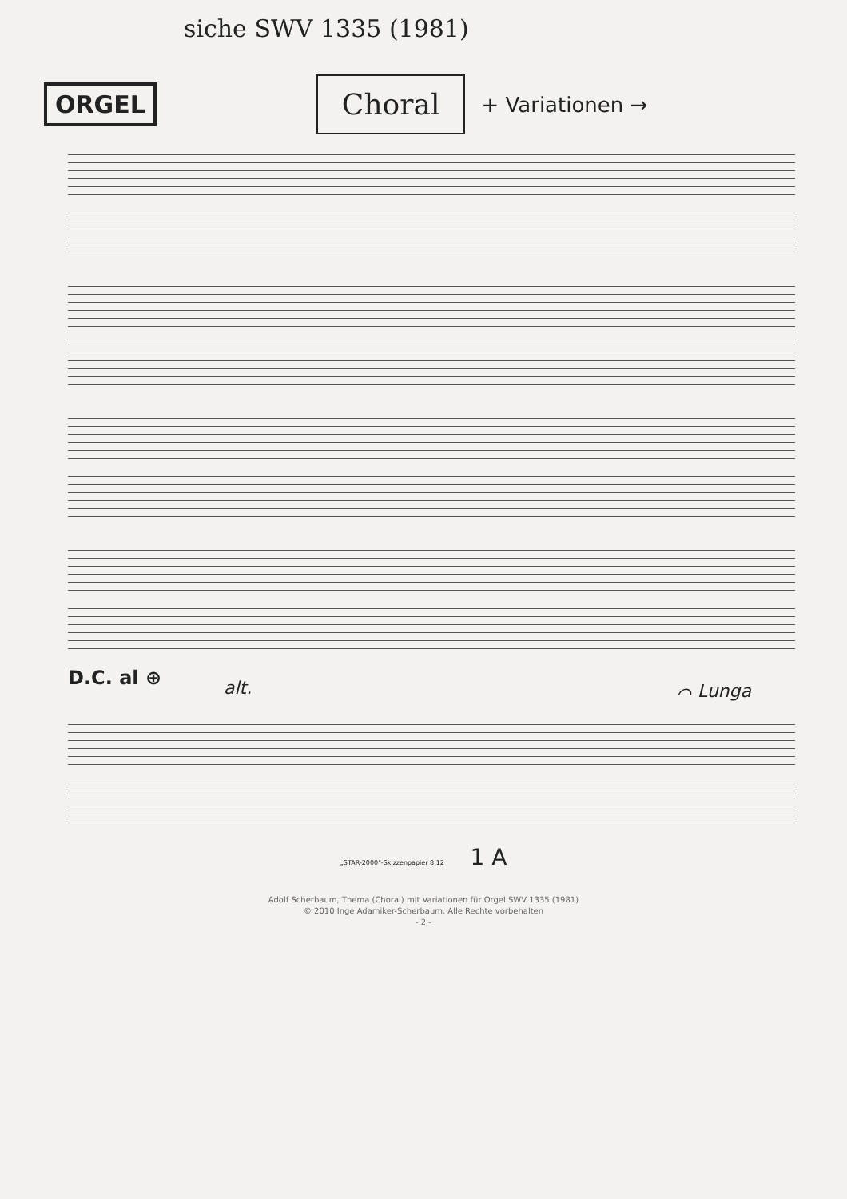siche SWV 1335 (1981)
ORGEL Choral + Variationen →
D.C. al ⊕
alt. ⌒ Lunga
„STAR-2000"-Skizzenpapier 8 12 1 A
Adolf Scherbaum, Thema (Choral) mit Variationen für Orgel SWV 1335 (1981)
© 2010 Inge Adamiker-Scherbaum. Alle Rechte vorbehalten
- 2 -